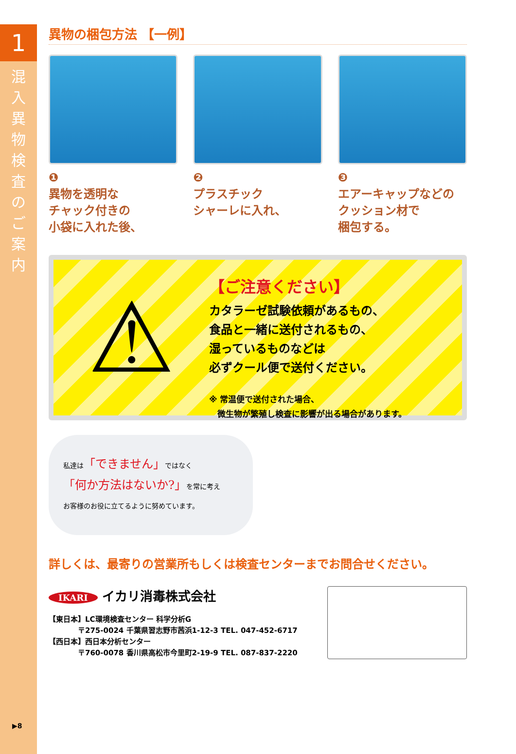1
混入異物検査のご案内
▶8
異物の梱包方法 【一例】
❶
異物を透明な
チャック付きの
小袋に入れた後、
❷
プラスチック
シャーレに入れ、
❸
エアーキャップなどの
クッション材で
梱包する。
⚠
【ご注意ください】
カタラーゼ試験依頼があるもの、
食品と一緒に送付されるもの、
湿っているものなどは
必ずクール便で送付ください。
※ 常温便で送付された場合、
　微生物が繁殖し検査に影響が出る場合があります。
私達は「できません」ではなく
「何か方法はないか?」を常に考え
お客様のお役に立てるように努めています。
詳しくは、最寄りの営業所もしくは検査センターまでお問合せください。
IKARI イカリ消毒株式会社
【東日本】LC環境検査センター 科学分析G
　　　　〒275-0024 千葉県習志野市茜浜1-12-3 TEL. 047-452-6717
【西日本】西日本分析センター
　　　　〒760-0078 香川県高松市今里町2-19-9 TEL. 087-837-2220